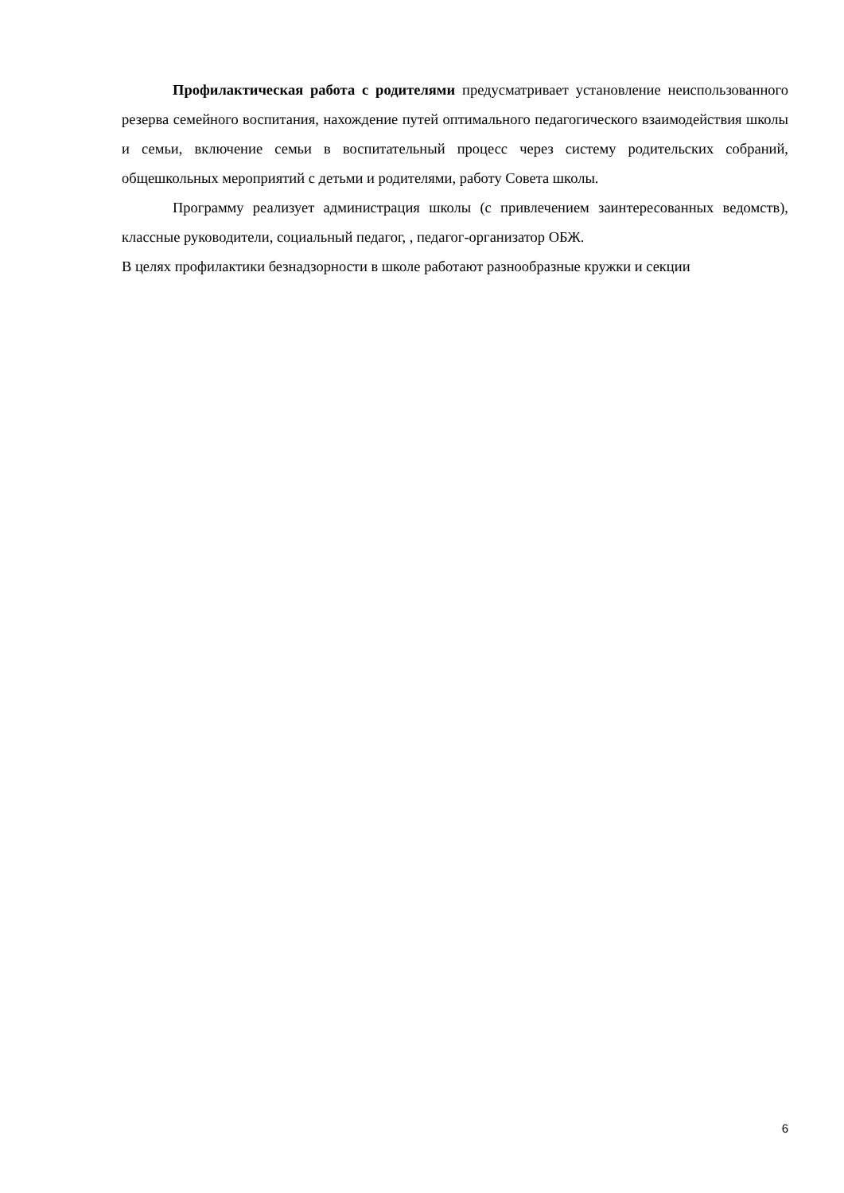Профилактическая работа с родителями предусматривает установление неиспользованного резерва семейного воспитания, нахождение путей оптимального педагогического взаимодействия школы и семьи, включение семьи в воспитательный процесс через систему родительских собраний, общешкольных мероприятий с детьми и родителями, работу Совета школы.
Программу реализует администрация школы (с привлечением заинтересованных ведомств), классные руководители, социальный педагог, , педагог-организатор ОБЖ.
В целях профилактики безнадзорности в школе работают разнообразные кружки и секции
6